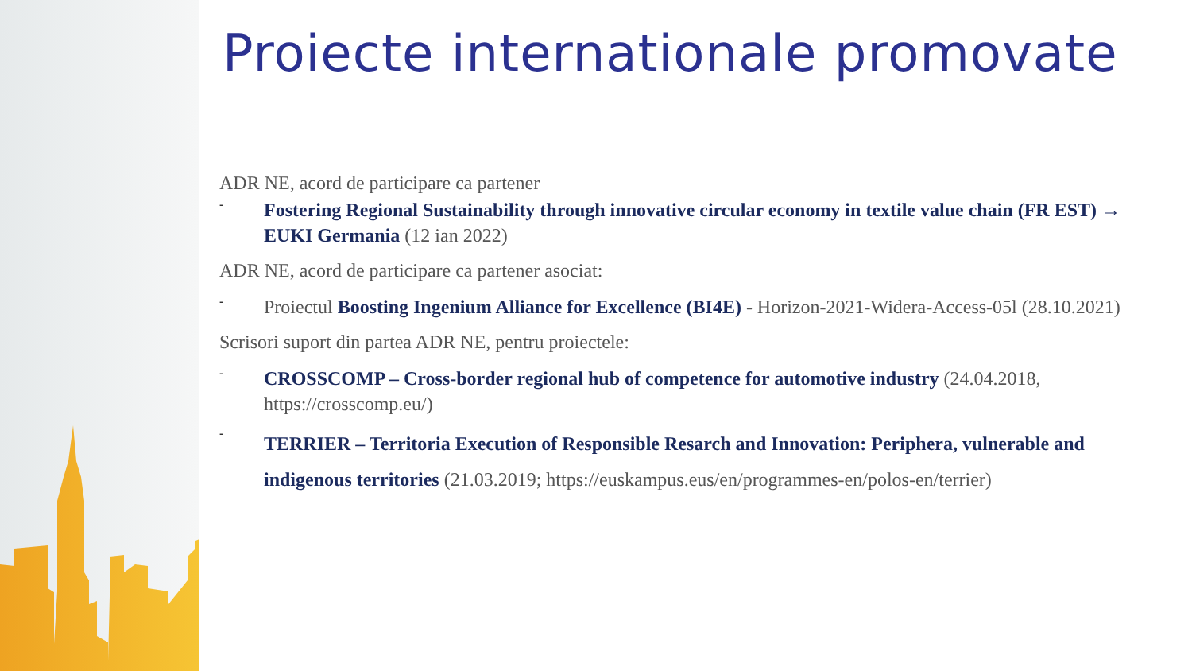Proiecte internationale promovate
ADR NE, acord de participare ca partener
-
Fostering Regional Sustainability through innovative circular economy in textile value chain (FR EST) → EUKI Germania (12 ian 2022)
ADR NE, acord de participare ca partener asociat:
-
Proiectul Boosting Ingenium Alliance for Excellence (BI4E) - Horizon-2021-Widera-Access-05l (28.10.2021)
Scrisori suport din partea ADR NE, pentru proiectele:
-
CROSSCOMP – Cross-border regional hub of competence for automotive industry (24.04.2018, https://crosscomp.eu/)
-
TERRIER – Territoria Execution of Responsible Resarch and Innovation: Periphera, vulnerable and indigenous territories (21.03.2019; https://euskampus.eus/en/programmes-en/polos-en/terrier)